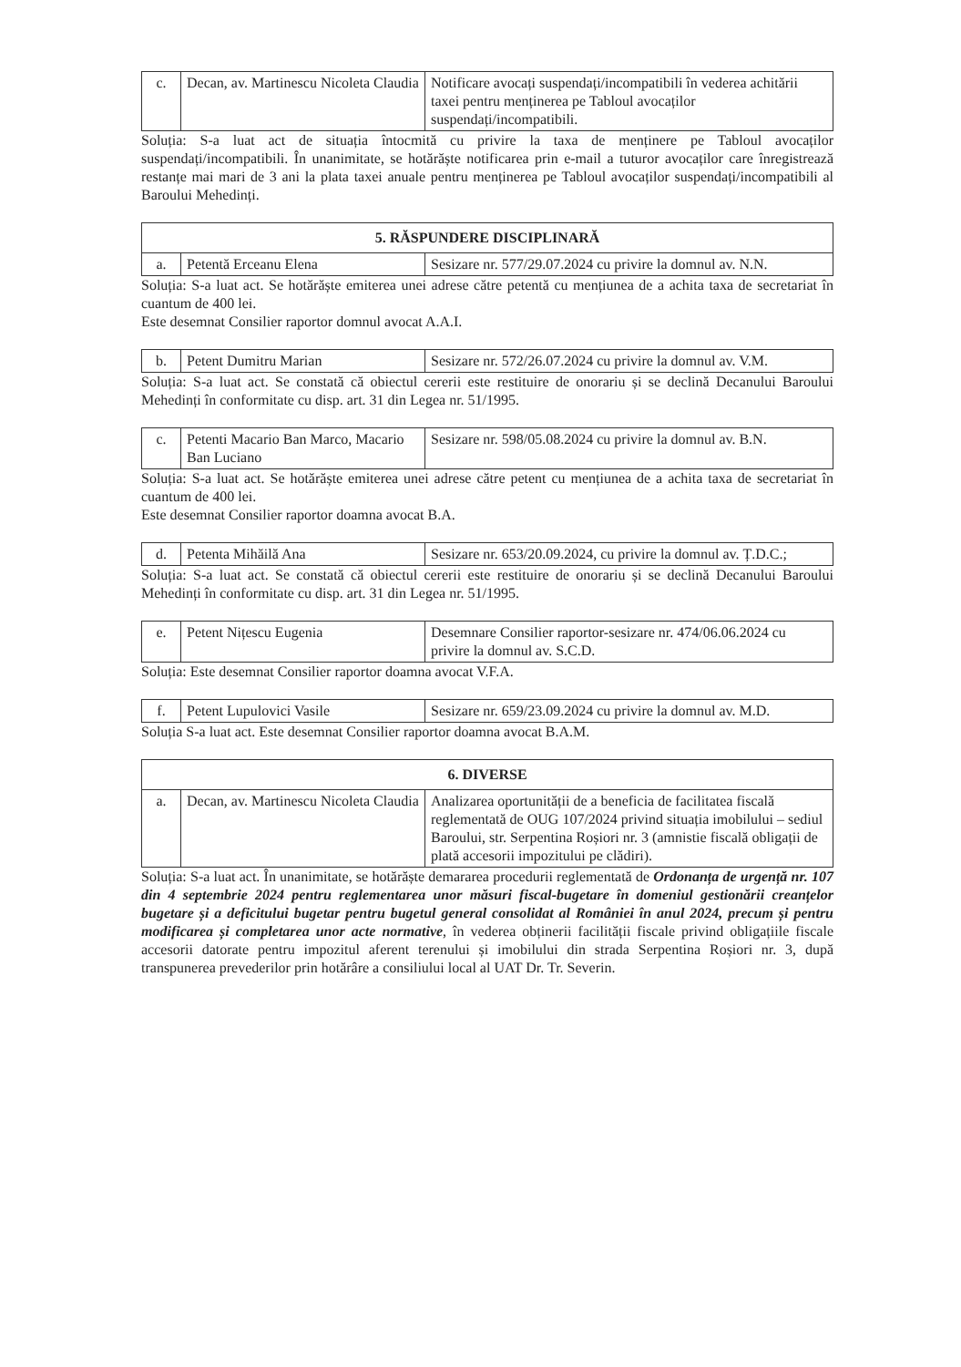| c. | Decan, av. Martinescu Nicoleta Claudia | Notificare avocați suspendați/incompatibili în vederea achitării taxei pentru menținerea pe Tabloul avocaților suspendați/incompatibili. |
Soluția: S-a luat act de situația întocmită cu privire la taxa de menținere pe Tabloul avocaților suspendați/incompatibili. În unanimitate, se hotărăște notificarea prin e-mail a tuturor avocaților care înregistrează restanțe mai mari de 3 ani la plata taxei anuale pentru menținerea pe Tabloul avocaților suspendați/incompatibili al Baroului Mehedinți.
| 5. RĂSPUNDERE DISCIPLINARĂ | | |
| --- | --- | --- |
| a. | Petentă Erceanu Elena | Sesizare nr. 577/29.07.2024 cu privire la domnul av. N.N. |
Soluția: S-a luat act. Se hotărăște emiterea unei adrese către petentă cu mențiunea de a achita taxa de secretariat în cuantum de 400 lei.
Este desemnat Consilier raportor domnul avocat A.A.I.
| b. | Petent Dumitru Marian | Sesizare nr. 572/26.07.2024 cu privire la domnul av. V.M. |
Soluția: S-a luat act. Se constată că obiectul cererii este restituire de onorariu și se declină Decanului Baroului Mehedinți în conformitate cu disp. art. 31 din Legea nr. 51/1995.
| c. | Petenti Macario Ban Marco, Macario Ban Luciano | Sesizare nr. 598/05.08.2024 cu privire la domnul av. B.N. |
Soluția: S-a luat act. Se hotărăște emiterea unei adrese către petent cu mențiunea de a achita taxa de secretariat în cuantum de 400 lei.
Este desemnat Consilier raportor doamna avocat B.A.
| d. | Petenta Mihăilă Ana | Sesizare nr. 653/20.09.2024, cu privire la domnul av. Ț.D.C.; |
Soluția: S-a luat act. Se constată că obiectul cererii este restituire de onorariu și se declină Decanului Baroului Mehedinți în conformitate cu disp. art. 31 din Legea nr. 51/1995.
| e. | Petent Nițescu Eugenia | Desemnare Consilier raportor-sesizare nr. 474/06.06.2024 cu privire la domnul av. S.C.D. |
Soluția: Este desemnat Consilier raportor doamna avocat V.F.A.
| f. | Petent Lupulovici Vasile | Sesizare nr. 659/23.09.2024 cu privire la domnul av. M.D. |
Soluția S-a luat act. Este desemnat Consilier raportor doamna avocat B.A.M.
| 6. DIVERSE | | |
| --- | --- | --- |
| a. | Decan, av. Martinescu Nicoleta Claudia | Analizarea oportunității de a beneficia de facilitatea fiscală reglementată de OUG 107/2024 privind situația imobilului – sediul Baroului, str. Serpentina Roșiori nr. 3 (amnistie fiscală obligații de plată accesorii impozitului pe clădiri). |
Soluția: S-a luat act. În unanimitate, se hotărăște demararea procedurii reglementată de Ordonanța de urgență nr. 107 din 4 septembrie 2024 pentru reglementarea unor măsuri fiscal-bugetare în domeniul gestionării creanțelor bugetare și a deficitului bugetar pentru bugetul general consolidat al României în anul 2024, precum și pentru modificarea și completarea unor acte normative, în vederea obținerii facilității fiscale privind obligațiile fiscale accesorii datorate pentru impozitul aferent terenului și imobilului din strada Serpentina Roșiori nr. 3, după transpunerea prevederilor prin hotărâre a consiliului local al UAT Dr. Tr. Severin.